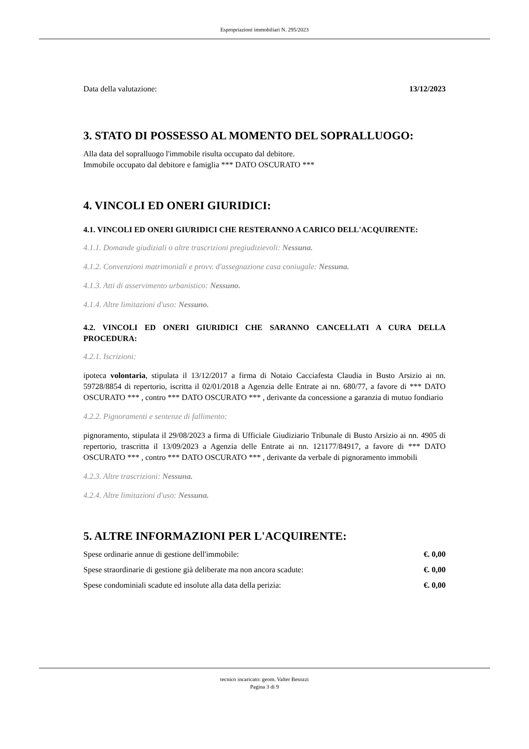Espropriazioni immobiliari N. 295/2023
Data della valutazione: 13/12/2023
3. STATO DI POSSESSO AL MOMENTO DEL SOPRALLUOGO:
Alla data del sopralluogo l'immobile risulta occupato dal debitore.
Immobile occupato dal debitore e famiglia *** DATO OSCURATO ***
4. VINCOLI ED ONERI GIURIDICI:
4.1. VINCOLI ED ONERI GIURIDICI CHE RESTERANNO A CARICO DELL'ACQUIRENTE:
4.1.1. Domande giudiziali o altre trascrizioni pregiudizievoli: Nessuna.
4.1.2. Convenzioni matrimoniali e provv. d'assegnazione casa coniugale: Nessuna.
4.1.3. Atti di asservimento urbanistico: Nessuno.
4.1.4. Altre limitazioni d'uso: Nessuno.
4.2. VINCOLI ED ONERI GIURIDICI CHE SARANNO CANCELLATI A CURA DELLA PROCEDURA:
4.2.1. Iscrizioni:
ipoteca volontaria, stipulata il 13/12/2017 a firma di Notaio Cacciafesta Claudia in Busto Arsizio ai nn. 59728/8854 di repertorio, iscritta il 02/01/2018 a Agenzia delle Entrate ai nn. 680/77, a favore di *** DATO OSCURATO *** , contro *** DATO OSCURATO *** , derivante da concessione a garanzia di mutuo fondiario
4.2.2. Pignoramenti e sentenze di fallimento:
pignoramento, stipulata il 29/08/2023 a firma di Ufficiale Giudiziario Tribunale di Busto Arsizio ai nn. 4905 di repertorio, trascritta il 13/09/2023 a Agenzia delle Entrate ai nn. 121177/84917, a favore di *** DATO OSCURATO *** , contro *** DATO OSCURATO *** , derivante da verbale di pignoramento immobili
4.2.3. Altre trascrizioni: Nessuna.
4.2.4. Altre limitazioni d'uso: Nessuna.
5. ALTRE INFORMAZIONI PER L'ACQUIRENTE:
Spese ordinarie annue di gestione dell'immobile: €. 0,00
Spese straordinarie di gestione già deliberate ma non ancora scadute: €. 0,00
Spese condominiali scadute ed insolute alla data della perizia: €. 0,00
tecnico incaricato: geom. Valter Besozzi
Pagina 3 di 9